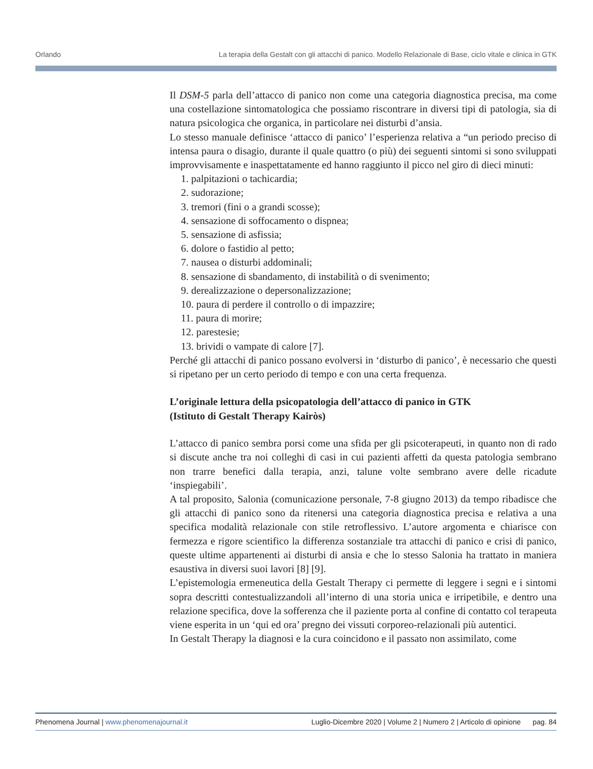Orlando La terapia della Gestalt con gli attacchi di panico. Modello Relazionale di Base, ciclo vitale e clinica in GTK
Il DSM-5 parla dell’attacco di panico non come una categoria diagnostica precisa, ma come una costellazione sintomatologica che possiamo riscontrare in diversi tipi di patologia, sia di natura psicologica che organica, in particolare nei disturbi d’ansia.
Lo stesso manuale definisce ‘attacco di panico’ l’esperienza relativa a “un periodo preciso di intensa paura o disagio, durante il quale quattro (o più) dei seguenti sintomi si sono sviluppati improvvisamente e inaspettatamente ed hanno raggiunto il picco nel giro di dieci minuti:
1. palpitazioni o tachicardia;
2. sudorazione;
3. tremori (fini o a grandi scosse);
4. sensazione di soffocamento o dispnea;
5. sensazione di asfissia;
6. dolore o fastidio al petto;
7. nausea o disturbi addominali;
8. sensazione di sbandamento, di instabilità o di svenimento;
9. derealizzazione o depersonalizzazione;
10. paura di perdere il controllo o di impazzire;
11. paura di morire;
12. parestesie;
13. brividi o vampate di calore [7].
Perché gli attacchi di panico possano evolversi in ‘disturbo di panico’, è necessario che questi si ripetano per un certo periodo di tempo e con una certa frequenza.
L’originale lettura della psicopatologia dell’attacco di panico in GTK
(Istituto di Gestalt Therapy Kairòs)
L’attacco di panico sembra porsi come una sfida per gli psicoterapeuti, in quanto non di rado si discute anche tra noi colleghi di casi in cui pazienti affetti da questa patologia sembrano non trarre benefici dalla terapia, anzi, talune volte sembrano avere delle ricadute ‘inspiegabili’.
A tal proposito, Salonia (comunicazione personale, 7-8 giugno 2013) da tempo ribadisce che gli attacchi di panico sono da ritenersi una categoria diagnostica precisa e relativa a una specifica modalità relazionale con stile retroflessivo. L’autore argomenta e chiarisce con fermezza e rigore scientifico la differenza sostanziale tra attacchi di panico e crisi di panico, queste ultime appartenenti ai disturbi di ansia e che lo stesso Salonia ha trattato in maniera esaustiva in diversi suoi lavori [8] [9].
L’epistemologia ermeneutica della Gestalt Therapy ci permette di leggere i segni e i sintomi sopra descritti contestualizzandoli all’interno di una storia unica e irripetibile, e dentro una relazione specifica, dove la sofferenza che il paziente porta al confine di contatto col terapeuta viene esperita in un ‘qui ed ora’ pregno dei vissuti corporeo-relazionali più autentici.
In Gestalt Therapy la diagnosi e la cura coincidono e il passato non assimilato, come
Phenomena Journal | www.phenomenajournal.it Luglio-Dicembre 2020 | Volume 2 | Numero 2 | Articolo di opinione pag. 84